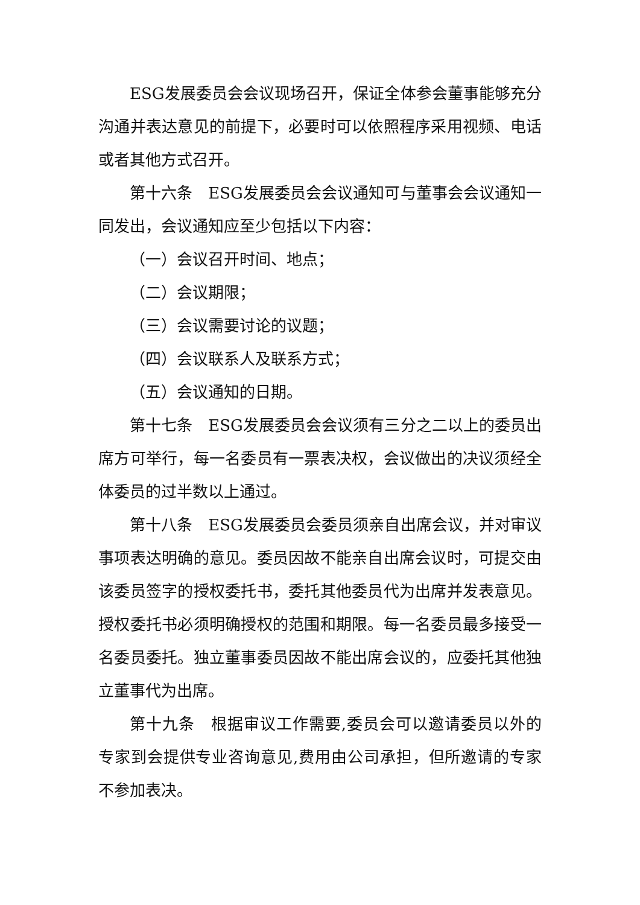ESG发展委员会会议现场召开，保证全体参会董事能够充分沟通并表达意见的前提下，必要时可以依照程序采用视频、电话或者其他方式召开。
第十六条　ESG发展委员会会议通知可与董事会会议通知一同发出，会议通知应至少包括以下内容：
（一）会议召开时间、地点；
（二）会议期限；
（三）会议需要讨论的议题；
（四）会议联系人及联系方式；
（五）会议通知的日期。
第十七条　ESG发展委员会会议须有三分之二以上的委员出席方可举行，每一名委员有一票表决权，会议做出的决议须经全体委员的过半数以上通过。
第十八条　ESG发展委员会委员须亲自出席会议，并对审议事项表达明确的意见。委员因故不能亲自出席会议时，可提交由该委员签字的授权委托书，委托其他委员代为出席并发表意见。授权委托书必须明确授权的范围和期限。每一名委员最多接受一名委员委托。独立董事委员因故不能出席会议的，应委托其他独立董事代为出席。
第十九条　根据审议工作需要,委员会可以邀请委员以外的专家到会提供专业咨询意见,费用由公司承担，但所邀请的专家不参加表决。